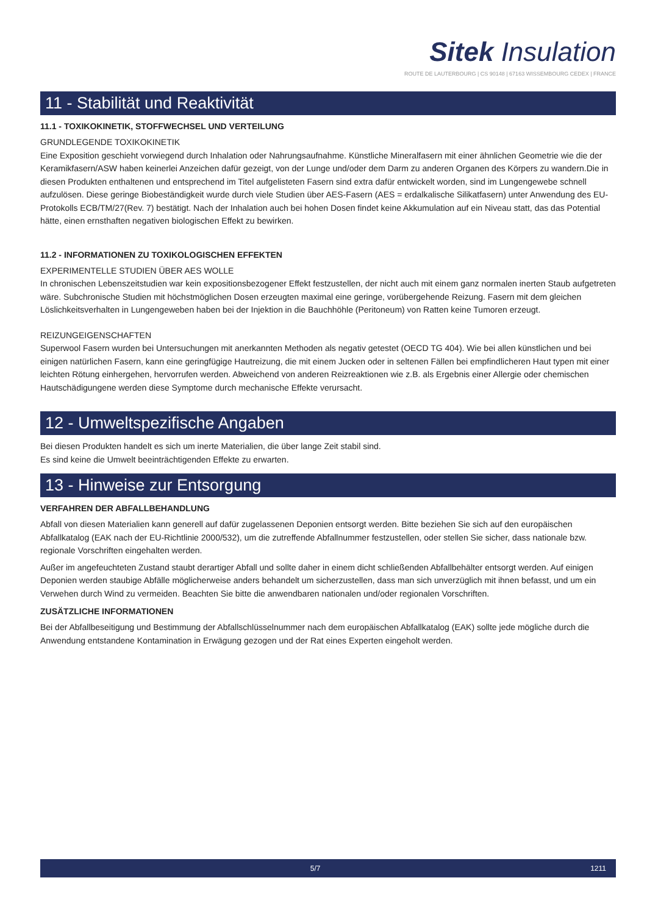Sitek Insulation
ROUTE DE LAUTERBOURG | CS 90148 | 67163 WISSEMBOURG CEDEX | FRANCE
11 - Stabilität und Reaktivität
11.1 - TOXIKOKINETIK, STOFFWECHSEL UND VERTEILUNG
GRUNDLEGENDE TOXIKOKINETIK
Eine Exposition geschieht vorwiegend durch Inhalation oder Nahrungsaufnahme. Künstliche Mineralfasern mit einer ähnlichen Geometrie wie die der Keramikfasern/ASW haben keinerlei Anzeichen dafür gezeigt, von der Lunge und/oder dem Darm zu anderen Organen des Körpers zu wandern.Die in diesen Produkten enthaltenen und entsprechend im Titel aufgelisteten Fasern sind extra dafür entwickelt worden, sind im Lungengewebe schnell aufzulösen. Diese geringe Biobeständigkeit wurde durch viele Studien über AES-Fasern (AES = erdalkalische Silikatfasern) unter Anwendung des EU-Protokolls ECB/TM/27(Rev. 7) bestätigt. Nach der Inhalation auch bei hohen Dosen findet keine Akkumulation auf ein Niveau statt, das das Potential hätte, einen ernsthaften negativen biologischen Effekt zu bewirken.
11.2 - INFORMATIONEN ZU TOXIKOLOGISCHEN EFFEKTEN
EXPERIMENTELLE STUDIEN ÜBER AES WOLLE
In chronischen Lebenszeitstudien war kein expositionsbezogener Effekt festzustellen, der nicht auch mit einem ganz normalen inerten Staub aufgetreten wäre. Subchronische Studien mit höchstmöglichen Dosen erzeugten maximal eine geringe, vorübergehende Reizung. Fasern mit dem gleichen Löslichkeitsverhalten in Lungengeweben haben bei der Injektion in die Bauchhöhle (Peritoneum) von Ratten keine Tumoren erzeugt.
REIZUNGEIGENSCHAFTEN
Superwool Fasern wurden bei Untersuchungen mit anerkannten Methoden als negativ getestet (OECD TG 404). Wie bei allen künstlichen und bei einigen natürlichen Fasern, kann eine geringfügige Hautreizung, die mit einem Jucken oder in seltenen Fällen bei empfindlicheren Haut typen mit einer leichten Rötung einhergehen, hervorrufen werden. Abweichend von anderen Reizreaktionen wie z.B. als Ergebnis einer Allergie oder chemischen Hautschädigungene werden diese Symptome durch mechanische Effekte verursacht.
12 - Umweltspezifische Angaben
Bei diesen Produkten handelt es sich um inerte Materialien, die über lange Zeit stabil sind.
Es sind keine die Umwelt beeinträchtigenden Effekte zu erwarten.
13 - Hinweise zur Entsorgung
VERFAHREN DER ABFALLBEHANDLUNG
Abfall von diesen Materialien kann generell auf dafür zugelassenen Deponien entsorgt werden. Bitte beziehen Sie sich auf den europäischen Abfallkatalog (EAK nach der EU-Richtlinie 2000/532), um die zutreffende Abfallnummer festzustellen, oder stellen Sie sicher, dass nationale bzw. regionale Vorschriften eingehalten werden.
Außer im angefeuchteten Zustand staubt derartiger Abfall und sollte daher in einem dicht schließenden Abfallbehälter entsorgt werden. Auf einigen Deponien werden staubige Abfälle möglicherweise anders behandelt um sicherzustellen, dass man sich unverzüglich mit ihnen befasst, und um ein Verwehen durch Wind zu vermeiden. Beachten Sie bitte die anwendbaren nationalen und/oder regionalen Vorschriften.
ZUSÄTZLICHE INFORMATIONEN
Bei der Abfallbeseitigung und Bestimmung der Abfallschlüsselnummer nach dem europäischen Abfallkatalog (EAK) sollte jede mögliche durch die Anwendung entstandene Kontamination in Erwägung gezogen und der Rat eines Experten eingeholt werden.
5/7 1211